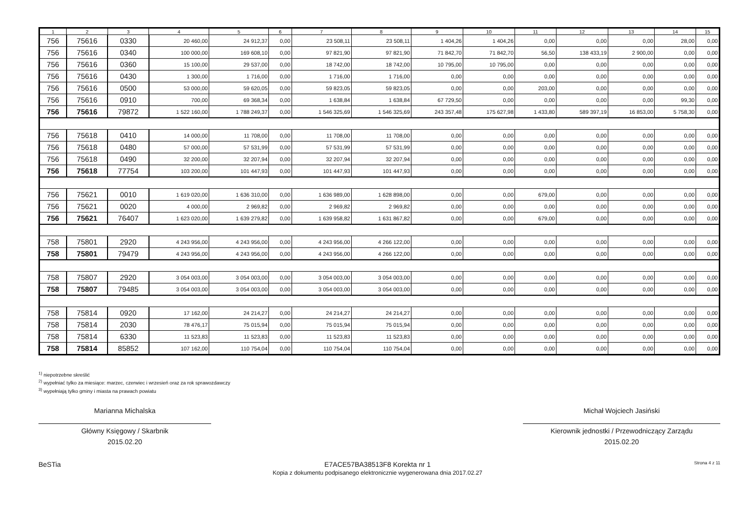| 1 | 2 | 3 | 4 | 5 | 6 | 7 | 8 | 9 | 10 | 11 | 12 | 13 | 14 | 15 |
| --- | --- | --- | --- | --- | --- | --- | --- | --- | --- | --- | --- | --- | --- | --- |
| 756 | 75616 | 0330 | 20 460,00 | 24 912,37 | 0,00 | 23 508,11 | 23 508,11 | 1 404,26 | 1 404,26 | 0,00 | 0,00 | 0,00 | 28,00 | 0,00 |
| 756 | 75616 | 0340 | 100 000,00 | 169 608,10 | 0,00 | 97 821,90 | 97 821,90 | 71 842,70 | 71 842,70 | 56,50 | 138 433,19 | 2 900,00 | 0,00 | 0,00 |
| 756 | 75616 | 0360 | 15 100,00 | 29 537,00 | 0,00 | 18 742,00 | 18 742,00 | 10 795,00 | 10 795,00 | 0,00 | 0,00 | 0,00 | 0,00 | 0,00 |
| 756 | 75616 | 0430 | 1 300,00 | 1 716,00 | 0,00 | 1 716,00 | 1 716,00 | 0,00 | 0,00 | 0,00 | 0,00 | 0,00 | 0,00 | 0,00 |
| 756 | 75616 | 0500 | 53 000,00 | 59 620,05 | 0,00 | 59 823,05 | 59 823,05 | 0,00 | 0,00 | 203,00 | 0,00 | 0,00 | 0,00 | 0,00 |
| 756 | 75616 | 0910 | 700,00 | 69 368,34 | 0,00 | 1 638,84 | 1 638,84 | 67 729,50 | 0,00 | 0,00 | 0,00 | 0,00 | 99,30 | 0,00 |
| 756 | 75616 | 79872 | 1 522 160,00 | 1 788 249,37 | 0,00 | 1 546 325,69 | 1 546 325,69 | 243 357,48 | 175 627,98 | 1 433,80 | 589 397,19 | 16 853,00 | 5 758,30 | 0,00 |
| 756 | 75618 | 0410 | 14 000,00 | 11 708,00 | 0,00 | 11 708,00 | 11 708,00 | 0,00 | 0,00 | 0,00 | 0,00 | 0,00 | 0,00 | 0,00 |
| 756 | 75618 | 0480 | 57 000,00 | 57 531,99 | 0,00 | 57 531,99 | 57 531,99 | 0,00 | 0,00 | 0,00 | 0,00 | 0,00 | 0,00 | 0,00 |
| 756 | 75618 | 0490 | 32 200,00 | 32 207,94 | 0,00 | 32 207,94 | 32 207,94 | 0,00 | 0,00 | 0,00 | 0,00 | 0,00 | 0,00 | 0,00 |
| 756 | 75618 | 77754 | 103 200,00 | 101 447,93 | 0,00 | 101 447,93 | 101 447,93 | 0,00 | 0,00 | 0,00 | 0,00 | 0,00 | 0,00 | 0,00 |
| 756 | 75621 | 0010 | 1 619 020,00 | 1 636 310,00 | 0,00 | 1 636 989,00 | 1 628 898,00 | 0,00 | 0,00 | 679,00 | 0,00 | 0,00 | 0,00 | 0,00 |
| 756 | 75621 | 0020 | 4 000,00 | 2 969,82 | 0,00 | 2 969,82 | 2 969,82 | 0,00 | 0,00 | 0,00 | 0,00 | 0,00 | 0,00 | 0,00 |
| 756 | 75621 | 76407 | 1 623 020,00 | 1 639 279,82 | 0,00 | 1 639 958,82 | 1 631 867,82 | 0,00 | 0,00 | 679,00 | 0,00 | 0,00 | 0,00 | 0,00 |
| 758 | 75801 | 2920 | 4 243 956,00 | 4 243 956,00 | 0,00 | 4 243 956,00 | 4 266 122,00 | 0,00 | 0,00 | 0,00 | 0,00 | 0,00 | 0,00 | 0,00 |
| 758 | 75801 | 79479 | 4 243 956,00 | 4 243 956,00 | 0,00 | 4 243 956,00 | 4 266 122,00 | 0,00 | 0,00 | 0,00 | 0,00 | 0,00 | 0,00 | 0,00 |
| 758 | 75807 | 2920 | 3 054 003,00 | 3 054 003,00 | 0,00 | 3 054 003,00 | 3 054 003,00 | 0,00 | 0,00 | 0,00 | 0,00 | 0,00 | 0,00 | 0,00 |
| 758 | 75807 | 79485 | 3 054 003,00 | 3 054 003,00 | 0,00 | 3 054 003,00 | 3 054 003,00 | 0,00 | 0,00 | 0,00 | 0,00 | 0,00 | 0,00 | 0,00 |
| 758 | 75814 | 0920 | 17 162,00 | 24 214,27 | 0,00 | 24 214,27 | 24 214,27 | 0,00 | 0,00 | 0,00 | 0,00 | 0,00 | 0,00 | 0,00 |
| 758 | 75814 | 2030 | 78 476,17 | 75 015,94 | 0,00 | 75 015,94 | 75 015,94 | 0,00 | 0,00 | 0,00 | 0,00 | 0,00 | 0,00 | 0,00 |
| 758 | 75814 | 6330 | 11 523,83 | 11 523,83 | 0,00 | 11 523,83 | 11 523,83 | 0,00 | 0,00 | 0,00 | 0,00 | 0,00 | 0,00 | 0,00 |
| 758 | 75814 | 85852 | 107 162,00 | 110 754,04 | 0,00 | 110 754,04 | 110 754,04 | 0,00 | 0,00 | 0,00 | 0,00 | 0,00 | 0,00 | 0,00 |
<sup>1)</sup> niepotrzebne skreślić
<sup>2)</sup> wypełniać tylko za miesiące: marzec, czerwiec i wrzesień oraz za rok sprawozdawczy
<sup>3)</sup> wypełniają tylko gminy i miasta na prawach powiatu
Marianna Michalska
Główny Księgowy / Skarbnik
2015.02.20
Michał Wojciech Jasiński
Kierownik jednostki / Przewodniczący Zarządu
2015.02.20
BeSTia E7ACE57BA38513F8 Korekta nr 1
Kopia z dokumentu podpisanego elektronicznie wygenerowana dnia 2017.02.27
Strona 4 z 11